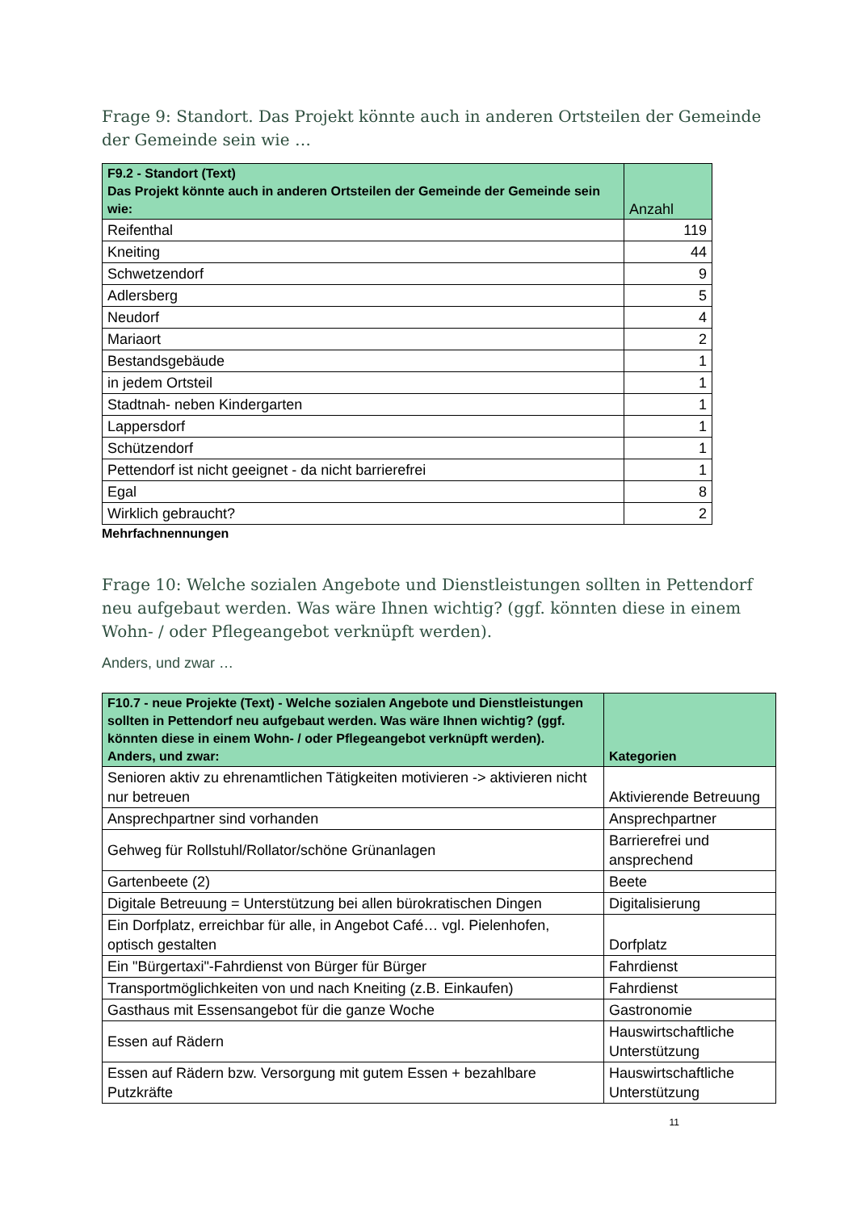Frage 9: Standort. Das Projekt könnte auch in anderen Ortsteilen der Gemeinde der Gemeinde sein wie …
| F9.2 - Standort (Text) Das Projekt könnte auch in anderen Ortsteilen der Gemeinde der Gemeinde sein wie: | Anzahl |
| --- | --- |
| Reifenthal | 119 |
| Kneiting | 44 |
| Schwetzendorf | 9 |
| Adlersberg | 5 |
| Neudorf | 4 |
| Mariaort | 2 |
| Bestandsgebäude | 1 |
| in jedem Ortsteil | 1 |
| Stadtnah- neben Kindergarten | 1 |
| Lappersdorf | 1 |
| Schützendorf | 1 |
| Pettendorf ist nicht geeignet - da nicht barrierefrei | 1 |
| Egal | 8 |
| Wirklich gebraucht? | 2 |
Mehrfachnennungen
Frage 10: Welche sozialen Angebote und Dienstleistungen sollten in Pettendorf neu aufgebaut werden. Was wäre Ihnen wichtig? (ggf. könnten diese in einem Wohn- / oder Pflegeangebot verknüpft werden).
Anders, und zwar …
| F10.7 - neue Projekte (Text) - Welche sozialen Angebote und Dienstleistungen sollten in Pettendorf neu aufgebaut werden. Was wäre Ihnen wichtig? (ggf. könnten diese in einem Wohn- / oder Pflegeangebot verknüpft werden). Anders, und zwar: | Kategorien |
| --- | --- |
| Senioren aktiv zu ehrenamtlichen Tätigkeiten motivieren -> aktivieren nicht nur betreuen | Aktivierende Betreuung |
| Ansprechpartner sind vorhanden | Ansprechpartner |
| Gehweg für Rollstuhl/Rollator/schöne Grünanlagen | Barrierefrei und ansprechend |
| Gartenbeete (2) | Beete |
| Digitale Betreuung = Unterstützung bei allen bürokratischen Dingen | Digitalisierung |
| Ein Dorfplatz, erreichbar für alle, in Angebot Café… vgl. Pielenhofen, optisch gestalten | Dorfplatz |
| Ein "Bürgertaxi"-Fahrdienst von Bürger für Bürger | Fahrdienst |
| Transportmöglichkeiten von und nach Kneiting (z.B. Einkaufen) | Fahrdienst |
| Gasthaus mit Essensangebot für die ganze Woche | Gastronomie |
| Essen auf Rädern | Hauswirtschaftliche Unterstützung |
| Essen auf Rädern bzw. Versorgung mit gutem Essen + bezahlbare Putzkräfte | Hauswirtschaftliche Unterstützung |
11